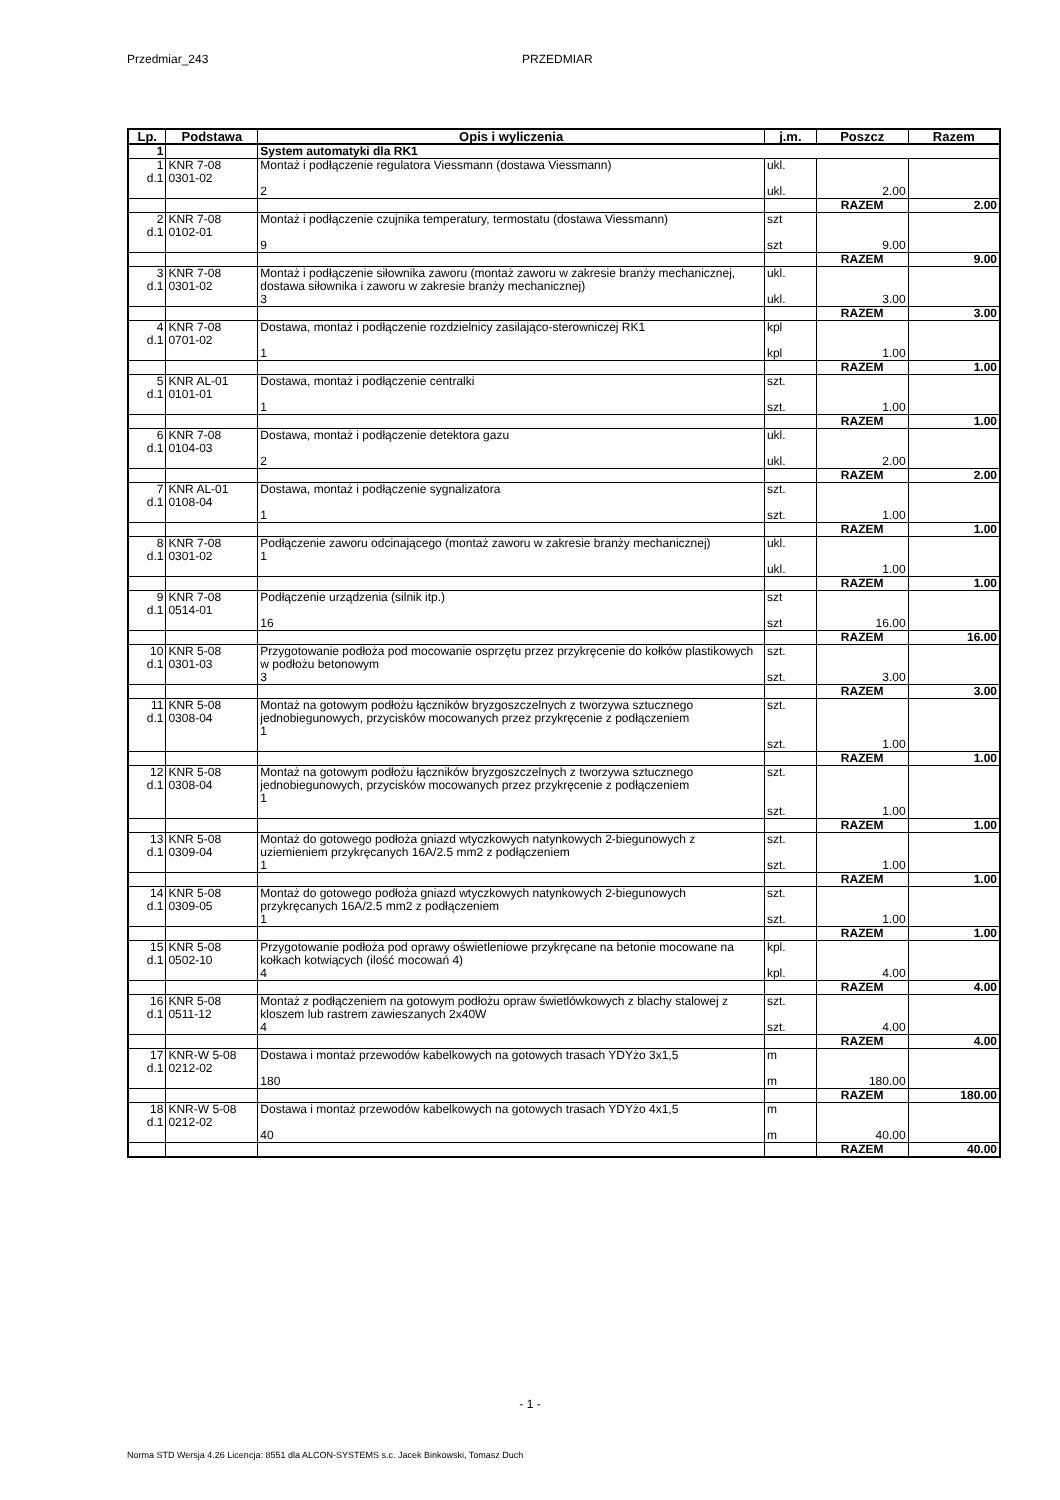Przedmiar_243 PRZEDMIAR
| Lp. | Podstawa | Opis i wyliczenia | j.m. | Poszcz | Razem |
| --- | --- | --- | --- | --- | --- |
| 1 | | System automatyki dla RK1 | | | |
| 1 d.1 | KNR 7-08 0301-02 | Montaż i podłączenie regulatora Viessmann (dostawa Viessmann) 2 | ukl. ukl. | 2.00 | |
| | | | | RAZEM | 2.00 |
| 2 d.1 | KNR 7-08 0102-01 | Montaż i podłączenie czujnika temperatury, termostatu (dostawa Viessmann) 9 | szt szt | 9.00 | |
| | | | | RAZEM | 9.00 |
| 3 d.1 | KNR 7-08 0301-02 | Montaż i podłączenie siłownika zaworu (montaż zaworu w zakresie branży mechanicznej, dostawa siłownika i zaworu w zakresie branży mechanicznej) 3 | ukl. ukl. | 3.00 | |
| | | | | RAZEM | 3.00 |
| 4 d.1 | KNR 7-08 0701-02 | Dostawa, montaż i podłączenie rozdzielnicy zasilająco-sterowniczej RK1 1 | kpl kpl | 1.00 | |
| | | | | RAZEM | 1.00 |
| 5 d.1 | KNR AL-01 0101-01 | Dostawa, montaż i podłączenie centralki 1 | szt. szt. | 1.00 | |
| | | | | RAZEM | 1.00 |
| 6 d.1 | KNR 7-08 0104-03 | Dostawa, montaż i podłączenie detektora gazu 2 | ukl. ukl. | 2.00 | |
| | | | | RAZEM | 2.00 |
| 7 d.1 | KNR AL-01 0108-04 | Dostawa, montaż i podłączenie sygnalizatora 1 | szt. szt. | 1.00 | |
| | | | | RAZEM | 1.00 |
| 8 d.1 | KNR 7-08 0301-02 | Podłączenie zaworu odcinającego (montaż zaworu w zakresie branży mechanicznej) 1 | ukl. ukl. | 1.00 | |
| | | | | RAZEM | 1.00 |
| 9 d.1 | KNR 7-08 0514-01 | Podłączenie urządzenia (silnik itp.) 16 | szt szt | 16.00 | |
| | | | | RAZEM | 16.00 |
| 10 d.1 | KNR 5-08 0301-03 | Przygotowanie podłoża pod mocowanie osprzętu przez przykręcenie do kołków plastikowych w podłożu betonowym 3 | szt. szt. | 3.00 | |
| | | | | RAZEM | 3.00 |
| 11 d.1 | KNR 5-08 0308-04 | Montaż na gotowym podłożu łączników bryzgoszczelnych z tworzywa sztucznego jednobiegunowych, przycisków mocowanych przez przykręcenie z podłączeniem 1 | szt. szt. | 1.00 | |
| | | | | RAZEM | 1.00 |
| 12 d.1 | KNR 5-08 0308-04 | Montaż na gotowym podłożu łączników bryzgoszczelnych z tworzywa sztucznego jednobiegunowych, przycisków mocowanych przez przykręcenie z podłączeniem 1 | szt. szt. | 1.00 | |
| | | | | RAZEM | 1.00 |
| 13 d.1 | KNR 5-08 0309-04 | Montaż do gotowego podłoża gniazd wtyczkowych natynkowych 2-biegunowych z uziemieniem przykręcanych 16A/2.5 mm2 z podłączeniem 1 | szt. szt. | 1.00 | |
| | | | | RAZEM | 1.00 |
| 14 d.1 | KNR 5-08 0309-05 | Montaż do gotowego podłoża gniazd wtyczkowych natynkowych 2-biegunowych przykręcanych 16A/2.5 mm2 z podłączeniem 1 | szt. szt. | 1.00 | |
| | | | | RAZEM | 1.00 |
| 15 d.1 | KNR 5-08 0502-10 | Przygotowanie podłoża pod oprawy oświetleniowe przykręcane na betonie mocowane na kołkach kotwiących (ilość mocowań 4) 4 | kpl. kpl. | 4.00 | |
| | | | | RAZEM | 4.00 |
| 16 d.1 | KNR 5-08 0511-12 | Montaż z podłączeniem na gotowym podłożu opraw świetlówkowych z blachy stalowej z kloszem lub rastrem zawieszanych 2x40W 4 | szt. szt. | 4.00 | |
| | | | | RAZEM | 4.00 |
| 17 d.1 | KNR-W 5-08 0212-02 | Dostawa i montaż przewodów kabelkowych na gotowych trasach YDYżo 3x1,5 180 | m m | 180.00 | |
| | | | | RAZEM | 180.00 |
| 18 d.1 | KNR-W 5-08 0212-02 | Dostawa i montaż przewodów kabelkowych na gotowych trasach YDYżo 4x1,5 40 | m m | 40.00 | |
| | | | | RAZEM | 40.00 |
- 1 -
Norma STD Wersja 4.26 Licencja: 8551 dla ALCON-SYSTEMS s.c. Jacek Binkowski, Tomasz Duch